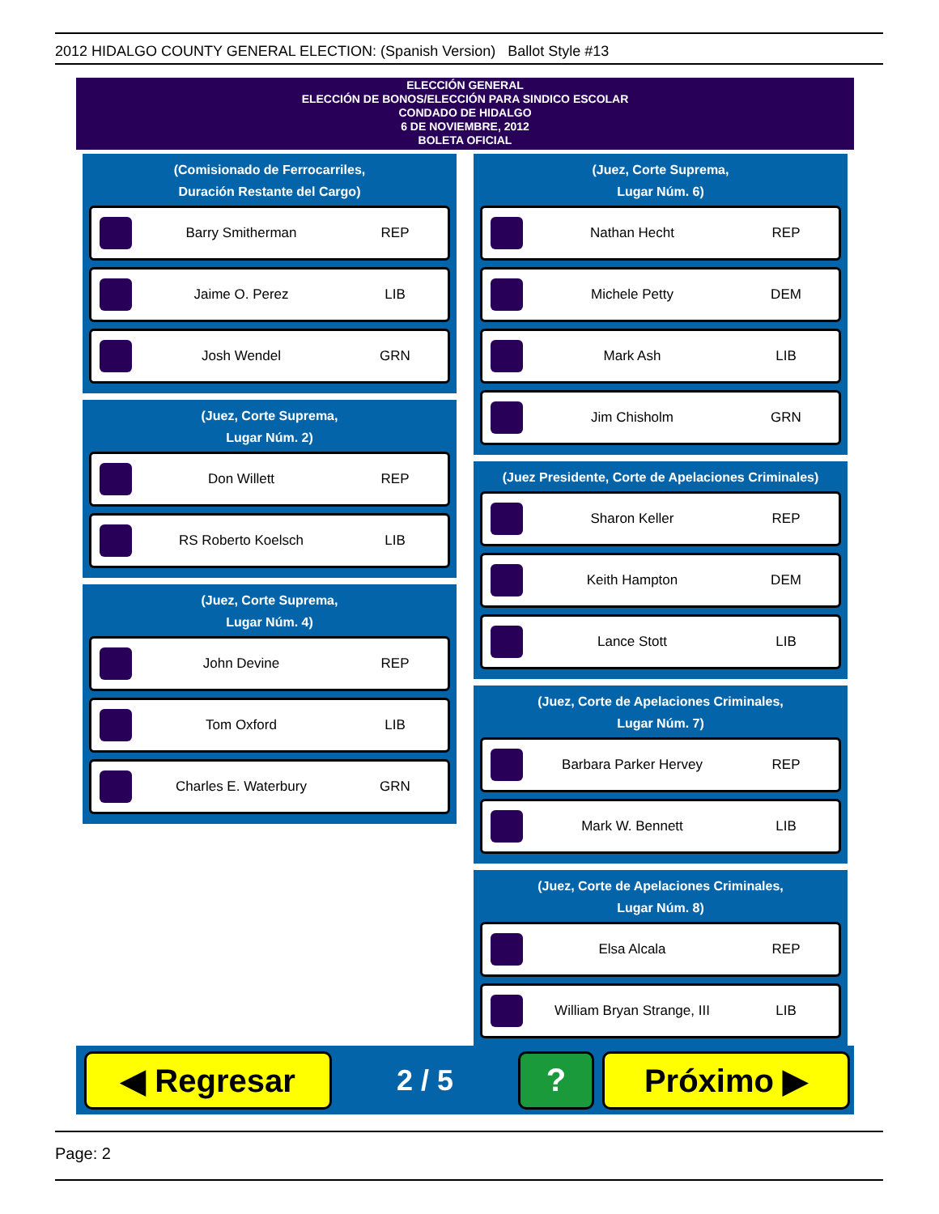2012 HIDALGO COUNTY GENERAL ELECTION: (Spanish Version) Ballot Style #13
ELECCIÓN GENERAL
ELECCIÓN DE BONOS/ELECCIÓN PARA SINDICO ESCOLAR
CONDADO DE HIDALGO
6 DE NOVIEMBRE, 2012
BOLETA OFICIAL
(Comisionado de Ferrocarriles,
Duración Restante del Cargo)
Barry Smitherman REP
Jaime O. Perez LIB
Josh Wendel GRN
(Juez, Corte Suprema,
Lugar Núm. 2)
Don Willett REP
RS Roberto Koelsch LIB
(Juez, Corte Suprema,
Lugar Núm. 4)
John Devine REP
Tom Oxford LIB
Charles E. Waterbury GRN
(Juez, Corte Suprema,
Lugar Núm. 6)
Nathan Hecht REP
Michele Petty DEM
Mark Ash LIB
Jim Chisholm GRN
(Juez Presidente, Corte de Apelaciones Criminales)
Sharon Keller REP
Keith Hampton DEM
Lance Stott LIB
(Juez, Corte de Apelaciones Criminales,
Lugar Núm. 7)
Barbara Parker Hervey REP
Mark W. Bennett LIB
(Juez, Corte de Apelaciones Criminales,
Lugar Núm. 8)
Elsa Alcala REP
William Bryan Strange, III LIB
◀ Regresar
2 / 5
? Próximo ▶
Page: 2